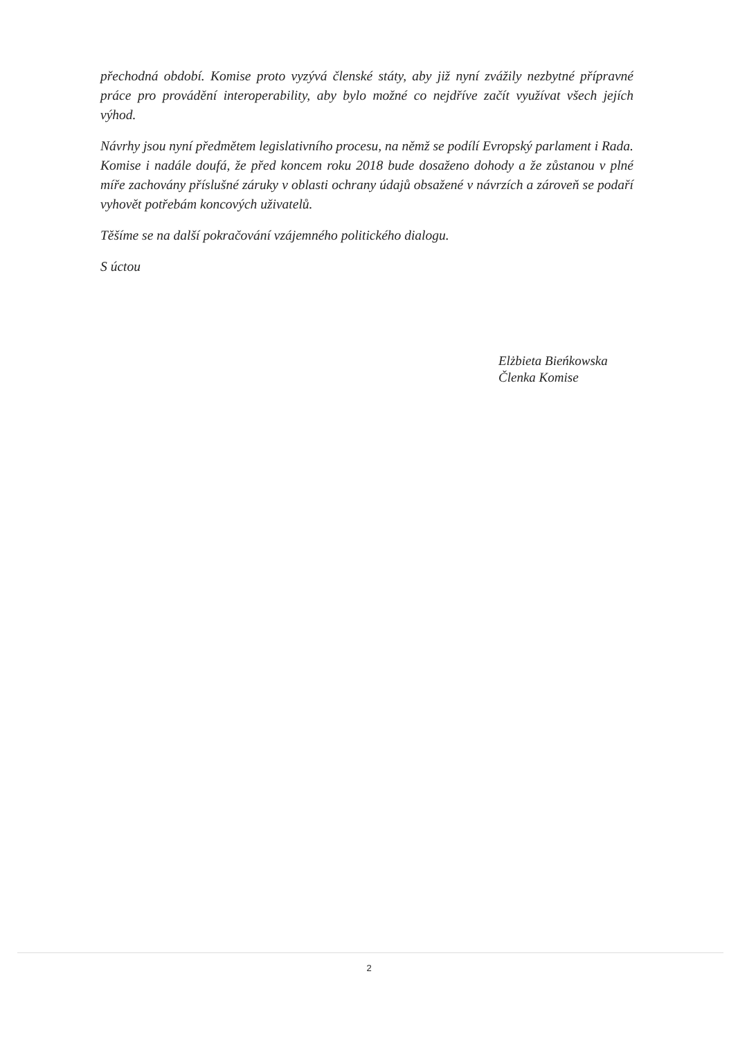přechodná období. Komise proto vyzývá členské státy, aby již nyní zvážily nezbytné přípravné práce pro provádění interoperability, aby bylo možné co nejdříve začít využívat všech jejích výhod.
Návrhy jsou nyní předmětem legislativního procesu, na němž se podílí Evropský parlament i Rada. Komise i nadále doufá, že před koncem roku 2018 bude dosaženo dohody a že zůstanou v plné míře zachovány příslušné záruky v oblasti ochrany údajů obsažené v návrzích a zároveň se podaří vyhovět potřebám koncových uživatelů.
Těšíme se na další pokračování vzájemného politického dialogu.
S úctou
Elżbieta Bieńkowska
Členka Komise
2